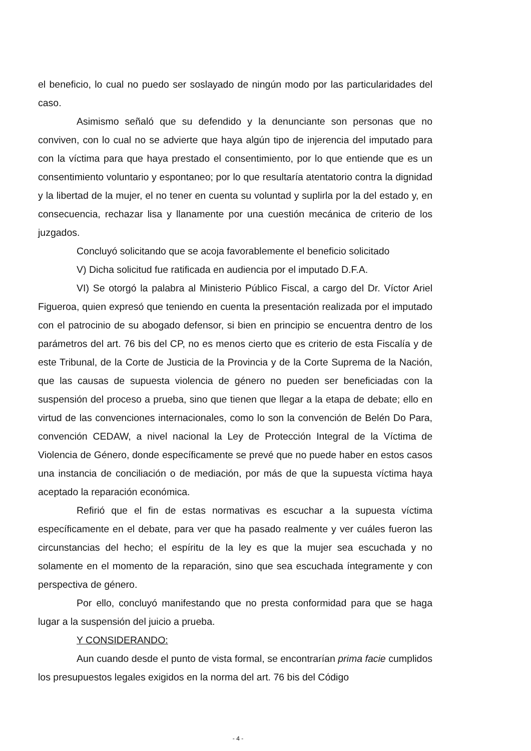el beneficio, lo cual no puedo ser soslayado de ningún modo por las particularidades del caso.
Asimismo señaló que su defendido y la denunciante son personas que no conviven, con lo cual no se advierte que haya algún tipo de injerencia del imputado para con la víctima para que haya prestado el consentimiento, por lo que entiende que es un consentimiento voluntario y espontaneo; por lo que resultaría atentatorio contra la dignidad y la libertad de la mujer, el no tener en cuenta su voluntad y suplirla por la del estado y, en consecuencia, rechazar lisa y llanamente por una cuestión mecánica de criterio de los juzgados.
Concluyó solicitando que se acoja favorablemente el beneficio solicitado
V) Dicha solicitud fue ratificada en audiencia por el imputado D.F.A.
VI) Se otorgó la palabra al Ministerio Público Fiscal, a cargo del Dr. Víctor Ariel Figueroa, quien expresó que teniendo en cuenta la presentación realizada por el imputado con el patrocinio de su abogado defensor, si bien en principio se encuentra dentro de los parámetros del art. 76 bis del CP, no es menos cierto que es criterio de esta Fiscalía y de este Tribunal, de la Corte de Justicia de la Provincia y de la Corte Suprema de la Nación, que las causas de supuesta violencia de género no pueden ser beneficiadas con la suspensión del proceso a prueba, sino que tienen que llegar a la etapa de debate; ello en virtud de las convenciones internacionales, como lo son la convención de Belén Do Para, convención CEDAW, a nivel nacional la Ley de Protección Integral de la Víctima de Violencia de Género, donde específicamente se prevé que no puede haber en estos casos una instancia de conciliación o de mediación, por más de que la supuesta víctima haya aceptado la reparación económica.
Refirió que el fin de estas normativas es escuchar a la supuesta víctima específicamente en el debate, para ver que ha pasado realmente y ver cuáles fueron las circunstancias del hecho; el espíritu de la ley es que la mujer sea escuchada y no solamente en el momento de la reparación, sino que sea escuchada íntegramente y con perspectiva de género.
Por ello, concluyó manifestando que no presta conformidad para que se haga lugar a la suspensión del juicio a prueba.
Y CONSIDERANDO:
Aun cuando desde el punto de vista formal, se encontrarían prima facie cumplidos los presupuestos legales exigidos en la norma del art. 76 bis del Código
- 4 -